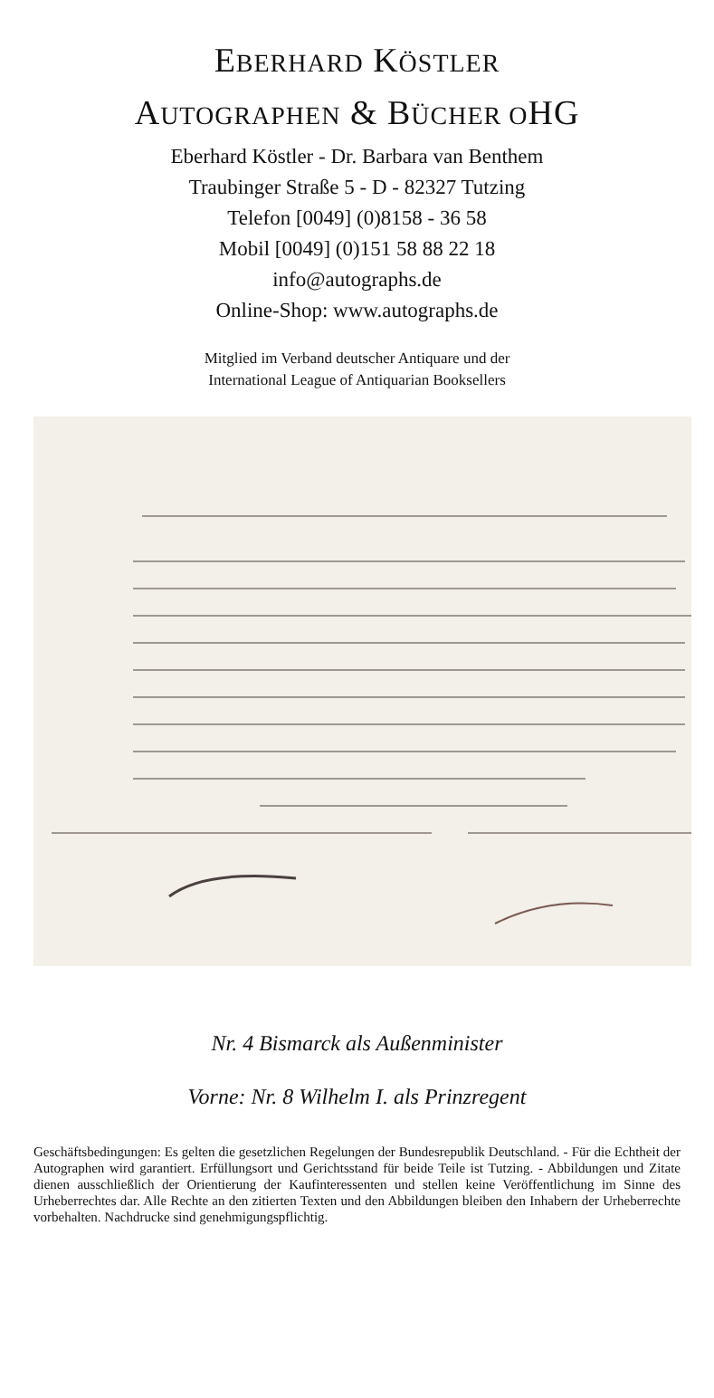EBERHARD KÖSTLER
AUTOGRAPHEN & BÜCHER OHG
Eberhard Köstler - Dr. Barbara van Benthem
Traubinger Straße 5 - D - 82327 Tutzing
Telefon [0049] (0)8158 - 36 58
Mobil [0049] (0)151 58 88 22 18
info@autographs.de
Online-Shop: www.autographs.de
Mitglied im Verband deutscher Antiquare und der
International League of Antiquarian Booksellers
Nr. 4 Bismarck als Außenminister
Vorne: Nr. 8 Wilhelm I. als Prinzregent
Geschäftsbedingungen: Es gelten die gesetzlichen Regelungen der Bundesrepublik Deutschland. - Für die Echtheit der Autographen wird garantiert. Erfüllungsort und Gerichtsstand für beide Teile ist Tutzing. - Abbildungen und Zitate dienen ausschließlich der Orientierung der Kaufinteressenten und stellen keine Veröffentlichung im Sinne des Urheberrechtes dar. Alle Rechte an den zitierten Texten und den Abbildungen bleiben den Inhabern der Urheberrechte vorbehalten. Nachdrucke sind genehmigungspflichtig.